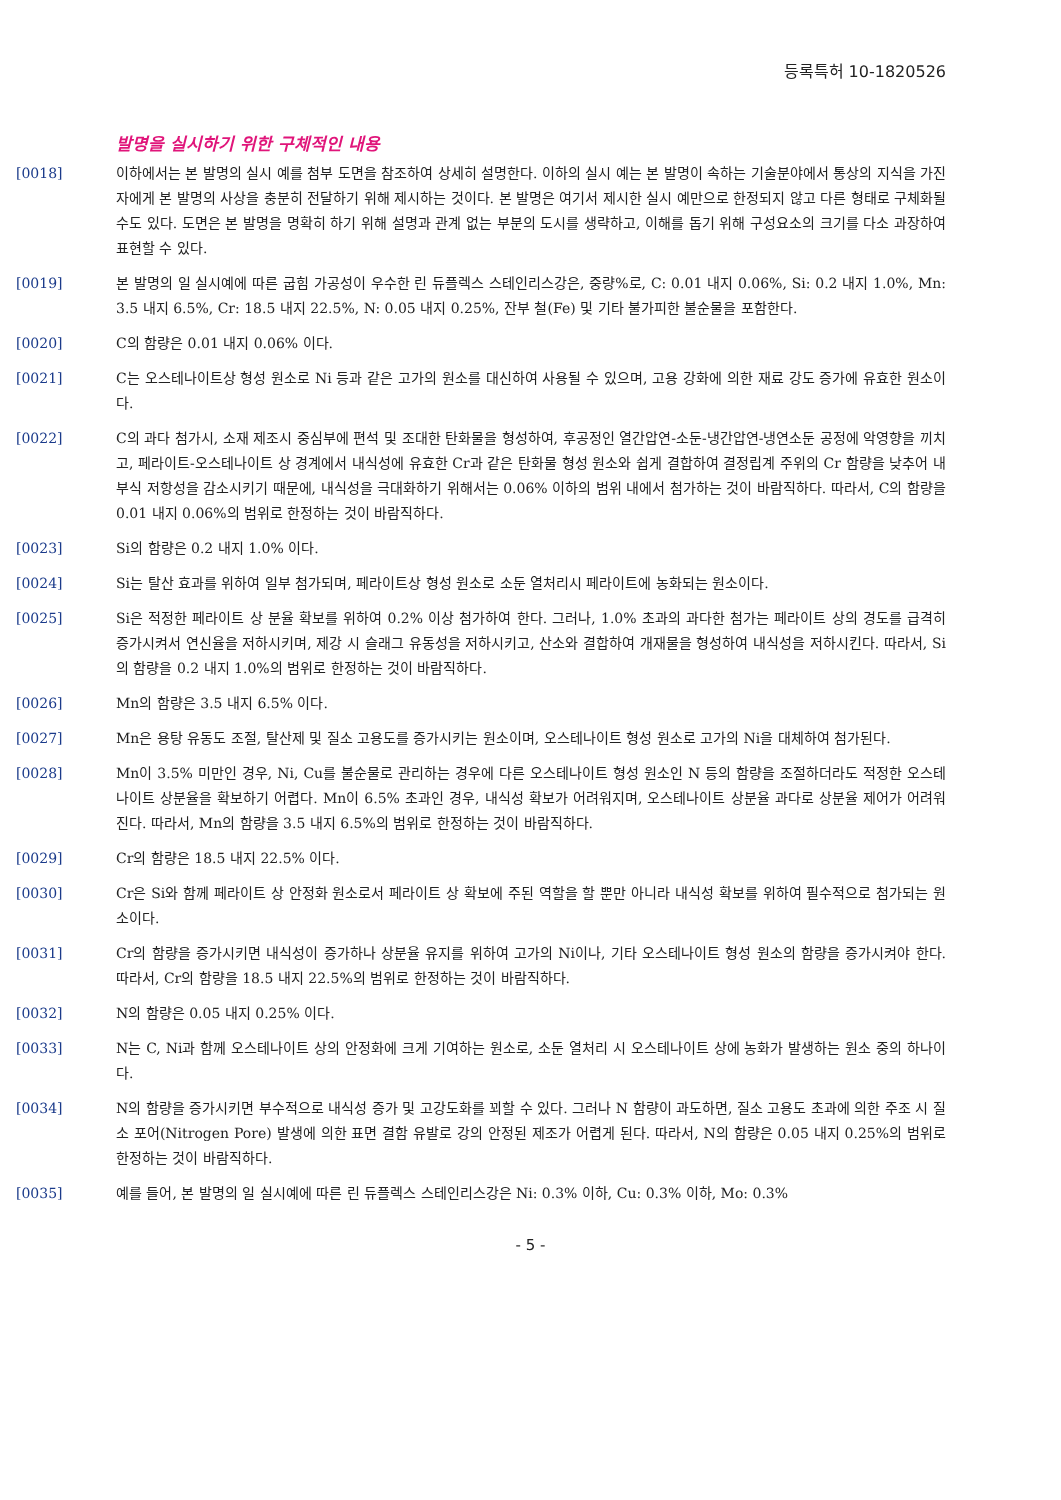등록특허 10-1820526
발명을 실시하기 위한 구체적인 내용
[0018] 이하에서는 본 발명의 실시 예를 첨부 도면을 참조하여 상세히 설명한다. 이하의 실시 예는 본 발명이 속하는 기술분야에서 통상의 지식을 가진 자에게 본 발명의 사상을 충분히 전달하기 위해 제시하는 것이다. 본 발명은 여기서 제시한 실시 예만으로 한정되지 않고 다른 형태로 구체화될 수도 있다. 도면은 본 발명을 명확히 하기 위해 설명과 관계 없는 부분의 도시를 생략하고, 이해를 돕기 위해 구성요소의 크기를 다소 과장하여 표현할 수 있다.
[0019] 본 발명의 일 실시예에 따른 굽힘 가공성이 우수한 린 듀플렉스 스테인리스강은, 중량%로, C: 0.01 내지 0.06%, Si: 0.2 내지 1.0%, Mn: 3.5 내지 6.5%, Cr: 18.5 내지 22.5%, N: 0.05 내지 0.25%, 잔부 철(Fe) 및 기타 불가피한 불순물을 포함한다.
[0020] C의 함량은 0.01 내지 0.06% 이다.
[0021] C는 오스테나이트상 형성 원소로 Ni 등과 같은 고가의 원소를 대신하여 사용될 수 있으며, 고용 강화에 의한 재료 강도 증가에 유효한 원소이다.
[0022] C의 과다 첨가시, 소재 제조시 중심부에 편석 및 조대한 탄화물을 형성하여, 후공정인 열간압연-소둔-냉간압연-냉연소둔 공정에 악영향을 끼치고, 페라이트-오스테나이트 상 경계에서 내식성에 유효한 Cr과 같은 탄화물 형성 원소와 쉽게 결합하여 결정립계 주위의 Cr 함량을 낮추어 내부식 저항성을 감소시키기 때문에, 내식성을 극대화하기 위해서는 0.06% 이하의 범위 내에서 첨가하는 것이 바람직하다. 따라서, C의 함량을 0.01 내지 0.06%의 범위로 한정하는 것이 바람직하다.
[0023] Si의 함량은 0.2 내지 1.0% 이다.
[0024] Si는 탈산 효과를 위하여 일부 첨가되며, 페라이트상 형성 원소로 소둔 열처리시 페라이트에 농화되는 원소이다.
[0025] Si은 적정한 페라이트 상 분율 확보를 위하여 0.2% 이상 첨가하여 한다. 그러나, 1.0% 초과의 과다한 첨가는 페라이트 상의 경도를 급격히 증가시켜서 연신율을 저하시키며, 제강 시 슬래그 유동성을 저하시키고, 산소와 결합하여 개재물을 형성하여 내식성을 저하시킨다. 따라서, Si의 함량을 0.2 내지 1.0%의 범위로 한정하는 것이 바람직하다.
[0026] Mn의 함량은 3.5 내지 6.5% 이다.
[0027] Mn은 용탕 유동도 조절, 탈산제 및 질소 고용도를 증가시키는 원소이며, 오스테나이트 형성 원소로 고가의 Ni을 대체하여 첨가된다.
[0028] Mn이 3.5% 미만인 경우, Ni, Cu를 불순물로 관리하는 경우에 다른 오스테나이트 형성 원소인 N 등의 함량을 조절하더라도 적정한 오스테나이트 상분율을 확보하기 어렵다. Mn이 6.5% 초과인 경우, 내식성 확보가 어려워지며, 오스테나이트 상분율 과다로 상분율 제어가 어려워진다. 따라서, Mn의 함량을 3.5 내지 6.5%의 범위로 한정하는 것이 바람직하다.
[0029] Cr의 함량은 18.5 내지 22.5% 이다.
[0030] Cr은 Si와 함께 페라이트 상 안정화 원소로서 페라이트 상 확보에 주된 역할을 할 뿐만 아니라 내식성 확보를 위하여 필수적으로 첨가되는 원소이다.
[0031] Cr의 함량을 증가시키면 내식성이 증가하나 상분율 유지를 위하여 고가의 Ni이나, 기타 오스테나이트 형성 원소의 함량을 증가시켜야 한다. 따라서, Cr의 함량을 18.5 내지 22.5%의 범위로 한정하는 것이 바람직하다.
[0032] N의 함량은 0.05 내지 0.25% 이다.
[0033] N는 C, Ni과 함께 오스테나이트 상의 안정화에 크게 기여하는 원소로, 소둔 열처리 시 오스테나이트 상에 농화가 발생하는 원소 중의 하나이다.
[0034] N의 함량을 증가시키면 부수적으로 내식성 증가 및 고강도화를 꾀할 수 있다. 그러나 N 함량이 과도하면, 질소 고용도 초과에 의한 주조 시 질소 포어(Nitrogen Pore) 발생에 의한 표면 결함 유발로 강의 안정된 제조가 어렵게 된다. 따라서, N의 함량은 0.05 내지 0.25%의 범위로 한정하는 것이 바람직하다.
[0035] 예를 들어, 본 발명의 일 실시예에 따른 린 듀플렉스 스테인리스강은 Ni: 0.3% 이하, Cu: 0.3% 이하, Mo: 0.3%
- 5 -